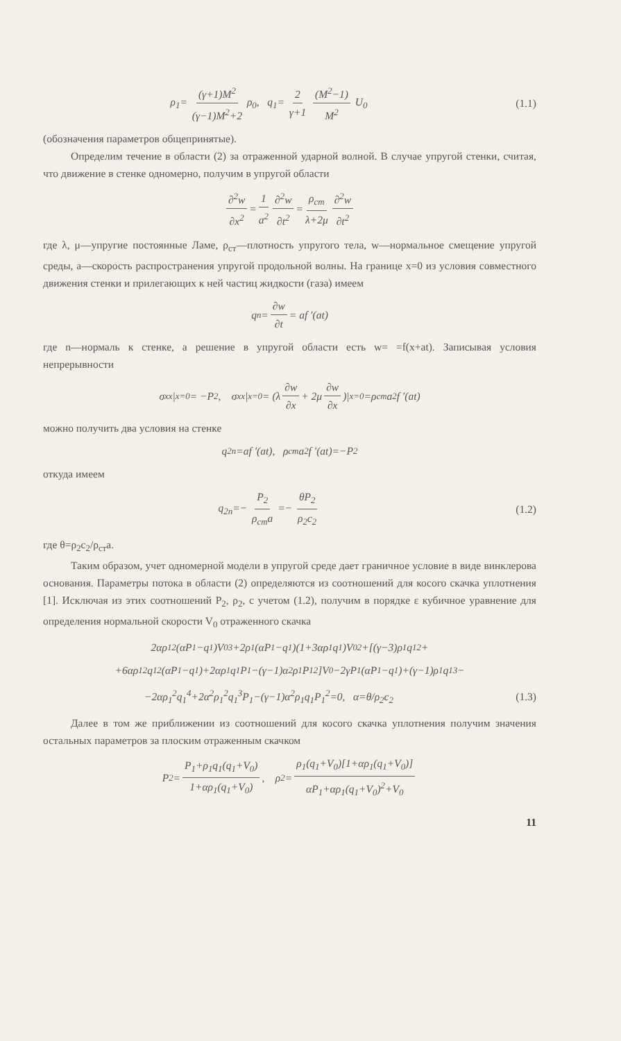ρ<sub>1</sub>= (γ+1)M<sup>2</sup> (γ−1)M<sup>2</sup>+2 ρ<sub>0</sub>, q<sub>1</sub>= 2 γ+1 (M<sup>2</sup>−1) M<sup>2</sup> U<sub>0</sub>
(1.1)
(обозначения параметров общепринятые).
Определим течение в области (2) за отраженной ударной волной. В случае упругой стенки, считая, что движение в стенке одномерно, получим в упругой области
∂<sup>2</sup>w ∂x<sup>2</sup> = 1 a<sup>2</sup> ∂<sup>2</sup>w ∂t<sup>2</sup> = ρ<sub>ст</sub> λ+2μ ∂<sup>2</sup>w ∂t<sup>2</sup>
где λ, μ—упругие постоянные Ламе, ρ<sub>ст</sub>—плотность упругого тела, w—нормальное смещение упругой среды, a—скорость распространения упругой продольной волны. На границе x=0 из условия совместного движения стенки и прилегающих к ней частиц жидкости (газа) имеем
q<sub>n</sub>= ∂w ∂t = af ′(at)
где n—нормаль к стенке, а решение в упругой области есть w= =f(x+at). Записывая условия непрерывности
σ<sub>xx</sub>|<sub>x=0</sub> = −P<sub>2</sub>, σ<sub>xx</sub>|<sub>x=0</sub> = (λ ∂w ∂x + 2μ ∂w ∂x)|<sub>x=0</sub> =ρ<sub>ст</sub>a<sup>2</sup>f ′(at)
можно получить два условия на стенке
q<sub>2n</sub>=af ′(at), ρ<sub>ст</sub>a<sup>2</sup>f ′(at)=−P<sub>2</sub>
откуда имеем
q<sub>2n</sub>=− P<sub>2</sub> ρ<sub>ст</sub>a =− θP<sub>2</sub> ρ<sub>2</sub>c<sub>2</sub> (1.2)
где θ=ρ<sub>2</sub>c<sub>2</sub>/ρ<sub>ст</sub>a.
Таким образом, учет одномерной модели в упругой среде дает граничное условие в виде винклерова основания. Параметры потока в области (2) определяются из соотношений для косого скачка уплотнения [1]. Исключая из этих соотношений P<sub>2</sub>, ρ<sub>2</sub>, с учетом (1.2), получим в порядке ε кубичное уравнение для определения нормальной скорости V<sub>0</sub> отраженного скачка
2αρ<sub>1</sub><sup>2</sup>(αP<sub>1</sub>−q<sub>1</sub>)V<sub>0</sub><sup>3</sup>+2ρ<sub>1</sub>(αP<sub>1</sub>−q<sub>1</sub>)(1+3αρ<sub>1</sub>q<sub>1</sub>)V<sub>0</sub><sup>2</sup>+[(γ−3)ρ<sub>1</sub>q<sub>1</sub><sup>2</sup>+
+6αρ<sub>1</sub><sup>2</sup>q<sub>1</sub><sup>2</sup>(αP<sub>1</sub>−q<sub>1</sub>)+2αρ<sub>1</sub>q<sub>1</sub>P<sub>1</sub>−(γ−1)α<sup>2</sup>ρ<sub>1</sub>P<sub>1</sub><sup>2</sup>]V<sub>0</sub>−2γP<sub>1</sub>(αP<sub>1</sub>−q<sub>1</sub>)+(γ−1)ρ<sub>1</sub>q<sub>1</sub><sup>3</sup>−
−2αρ<sub>1</sub><sup>2</sup>q<sub>1</sub><sup>4</sup>+2α<sup>2</sup>ρ<sub>1</sub><sup>2</sup>q<sub>1</sub><sup>3</sup>P<sub>1</sub>−(γ−1)α<sup>2</sup>ρ<sub>1</sub>q<sub>1</sub>P<sub>1</sub><sup>2</sup>=0, α=θ/ρ<sub>2</sub>c<sub>2</sub>
(1.3)
Далее в том же приближении из соотношений для косого скачка уплотнения получим значения остальных параметров за плоским отраженным скачком
P<sub>2</sub>= P<sub>1</sub>+ρ<sub>1</sub>q<sub>1</sub>(q<sub>1</sub>+V<sub>0</sub>) 1+αρ<sub>1</sub>(q<sub>1</sub>+V<sub>0</sub>), ρ<sub>2</sub>= ρ<sub>1</sub>(q<sub>1</sub>+V<sub>0</sub>)[1+αρ<sub>1</sub>(q<sub>1</sub>+V<sub>0</sub>)] αP<sub>1</sub>+αρ<sub>1</sub>(q<sub>1</sub>+V<sub>0</sub>)<sup>2</sup>+V<sub>0</sub>
11